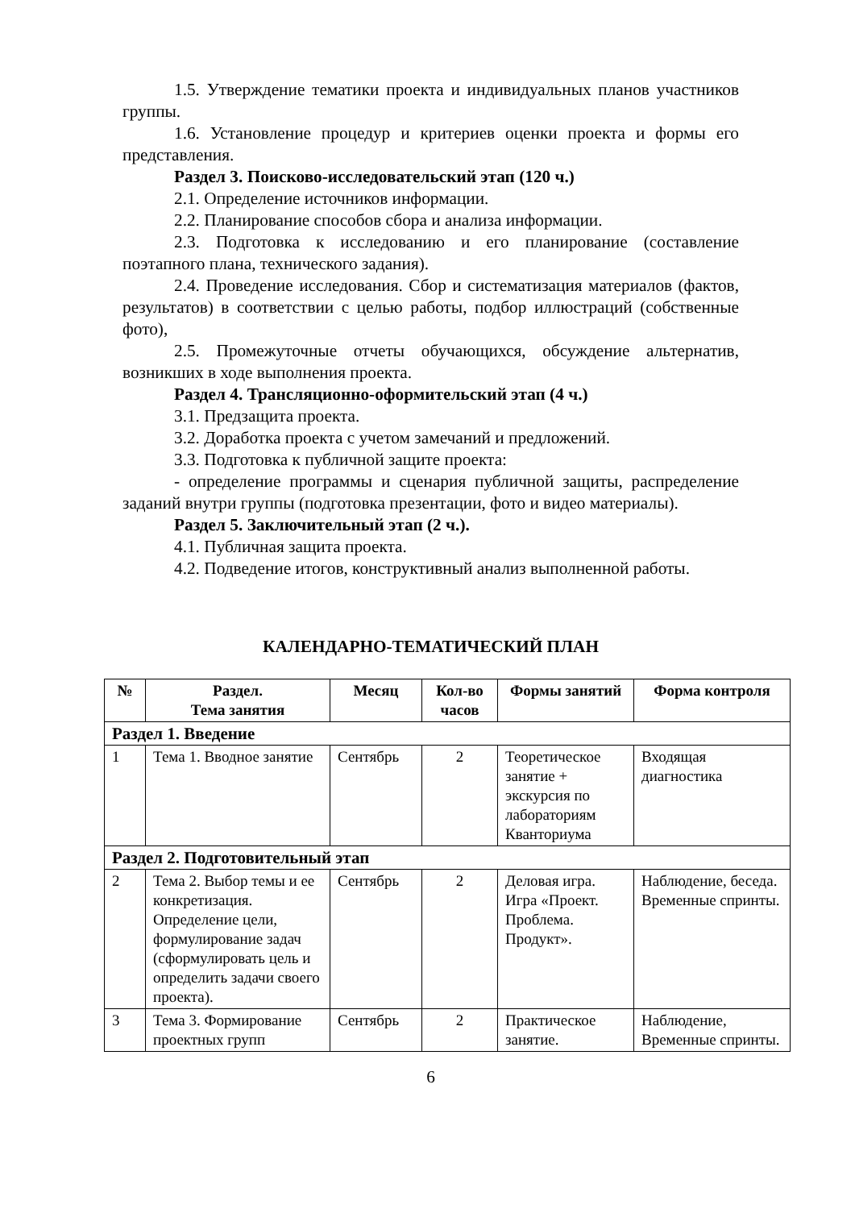1.5. Утверждение тематики проекта и индивидуальных планов участников группы.
1.6. Установление процедур и критериев оценки проекта и формы его представления.
Раздел 3. Поисково-исследовательский этап (120 ч.)
2.1. Определение источников информации.
2.2. Планирование способов сбора и анализа информации.
2.3. Подготовка к исследованию и его планирование (составление поэтапного плана, технического задания).
2.4. Проведение исследования. Сбор и систематизация материалов (фактов, результатов) в соответствии с целью работы, подбор иллюстраций (собственные фото),
2.5. Промежуточные отчеты обучающихся, обсуждение альтернатив, возникших в ходе выполнения проекта.
Раздел 4. Трансляционно-оформительский этап (4 ч.)
3.1. Предзащита проекта.
3.2. Доработка проекта с учетом замечаний и предложений.
3.3. Подготовка к публичной защите проекта:
- определение программы и сценария публичной защиты, распределение заданий внутри группы (подготовка презентации, фото и видео материалы).
Раздел 5. Заключительный этап (2 ч.).
4.1. Публичная защита проекта.
4.2. Подведение итогов, конструктивный анализ выполненной работы.
КАЛЕНДАРНО-ТЕМАТИЧЕСКИЙ ПЛАН
| № | Раздел. Тема занятия | Месяц | Кол-во часов | Формы занятий | Форма контроля |
| --- | --- | --- | --- | --- | --- |
| Раздел 1. Введение | | | | | |
| 1 | Тема 1. Вводное занятие | Сентябрь | 2 | Теоретическое занятие + экскурсия по лабораториям Кванториума | Входящая диагностика |
| Раздел 2. Подготовительный этап | | | | | |
| 2 | Тема 2. Выбор темы и ее конкретизация. Определение цели, формулирование задач (сформулировать цель и определить задачи своего проекта). | Сентябрь | 2 | Деловая игра. Игра «Проект. Проблема. Продукт». | Наблюдение, беседа. Временные спринты. |
| 3 | Тема 3. Формирование проектных групп | Сентябрь | 2 | Практическое занятие. | Наблюдение, Временные спринты. |
6